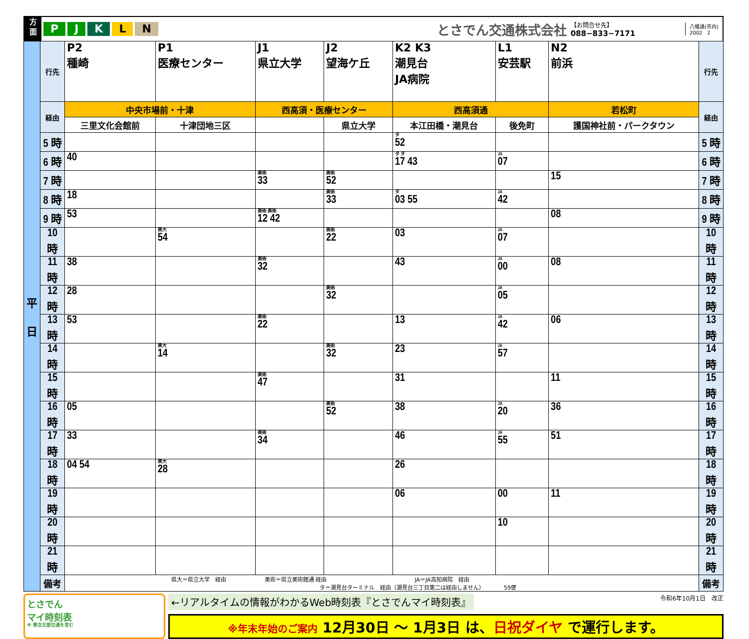方
面
PJKLN とさでん交通株式会社 【お問合せ先】
088−833−7171 八幡通(市内)
2002 2
| 平 日 | 行先 | P2 種崎 | P1 医療センター | J1 県立大学 | J2 望海ケ丘 | K2 K3 潮見台 JA病院 | L1 安芸駅 | N2 前浜 | 行先 |
| | 経由 | 中央市場前・十津 | | 西高須・医療センター | | 西高須通 | | 若松町 | 経由 |
| | | 三里文化会館前 | 十津団地三区 | | 県立大学 | 本江田橋・潮見台 | 後免町 | 護国神社前・パークタウン | |
| | 5 時 | | | | | タ 52 | | | 5 時 |
| | 6 時 | 40 | | | | タ タ 17 43 | JA 07 | | 6 時 |
| | 7 時 | | | 美術 33 | 美術 52 | | | 15 | 7 時 |
| | 8 時 | 18 | | | 美術 33 | タ 03 55 | JA 42 | | 8 時 |
| | 9 時 | 53 | | 美術 美術 12 42 | | | | 08 | 9 時 |
| | 10 時 | | 県大 54 | | 美術 22 | 03 | JA 07 | | 10 時 |
| | 11 時 | 38 | | 美術 32 | | 43 | JA 00 | 08 | 11 時 |
| | 12 時 | 28 | | | 美術 32 | | JA 05 | | 12 時 |
| | 13 時 | 53 | | 美術 22 | | 13 | JA 42 | 06 | 13 時 |
| | 14 時 | | 県大 14 | | 美術 32 | 23 | JA 57 | | 14 時 |
| | 15 時 | | | 美術 47 | | 31 | | 11 | 15 時 |
| | 16 時 | 05 | | | 美術 52 | 38 | JA 20 | 36 | 16 時 |
| | 17 時 | 33 | | 美術 34 | | 46 | JA 55 | 51 | 17 時 |
| | 18 時 | 04 54 | 県大 28 | | | 26 | | | 18 時 |
| | 19 時 | | | | | 06 | 00 | 11 | 19 時 |
| | 20 時 | | | | | | 10 | | 20 時 |
| | 21 時 | | | | | | | | 21 時 |
| | 備考 | 県大＝県立大学 経由 美術＝県立美術館通 経由 JA＝JA高知病院 経由 タ＝潮見台ターミナル 経由（潮見台三丁目第二は経由しません） 59便 | | | | | | | 備考 |
とさでん
マイ時刻表
※ 県交北部交通を含む
←リアルタイムの情報がわかるWeb時刻表『とさでんマイ時刻表』 令和6年10月1日　改正
※年末年始のご案内 12月30日 ～ 1月3日 は、日祝ダイヤ で運行します。